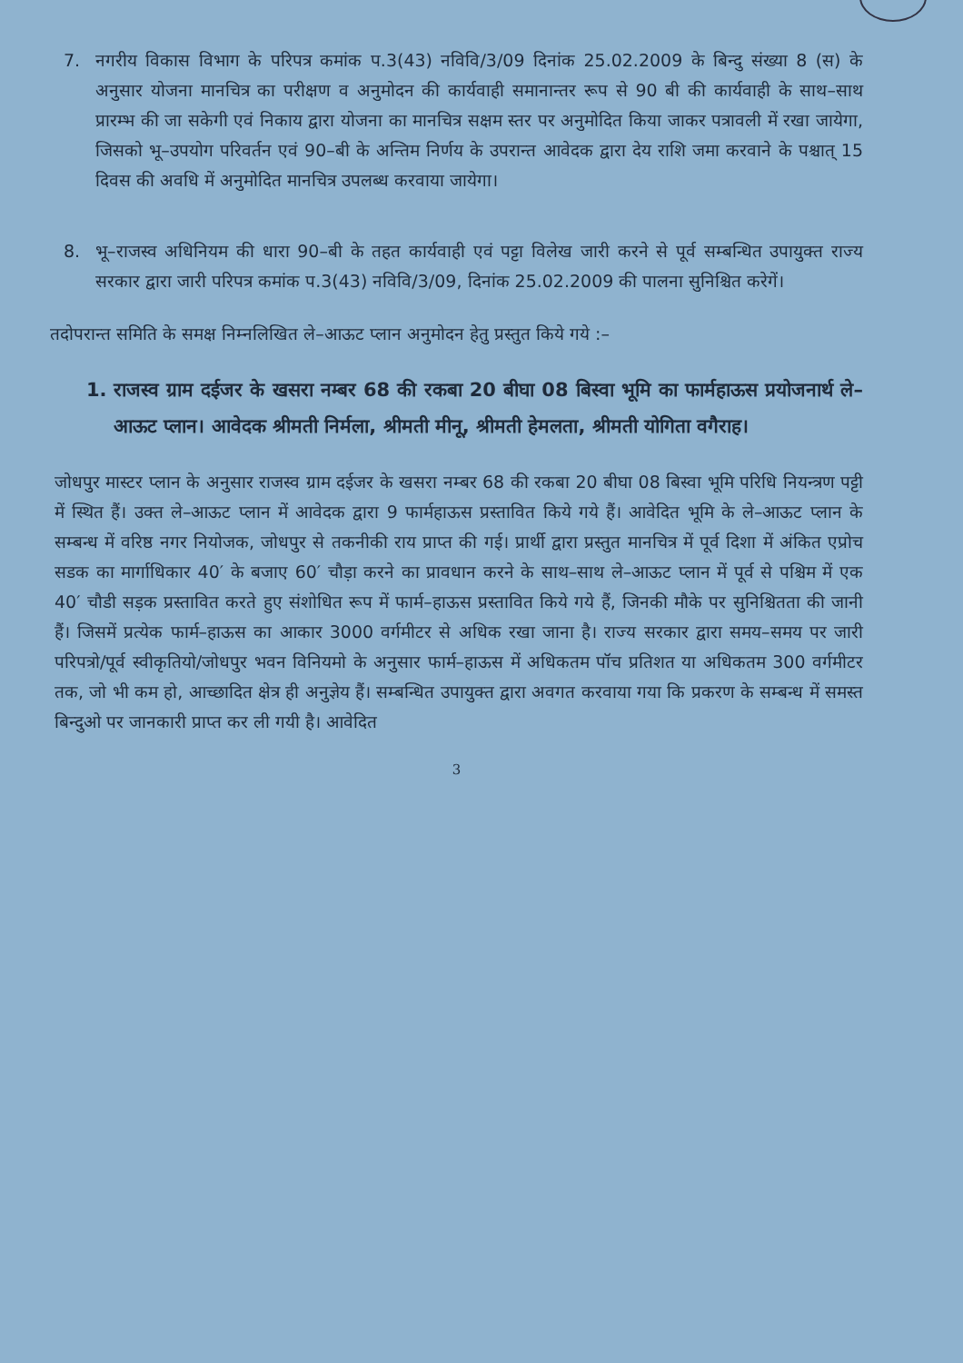7. नगरीय विकास विभाग के परिपत्र कमांक प.3(43) नविवि/3/09 दिनांक 25.02.2009 के बिन्दु संख्या 8 (स) के अनुसार योजना मानचित्र का परीक्षण व अनुमोदन की कार्यवाही समानान्तर रूप से 90 बी की कार्यवाही के साथ–साथ प्रारम्भ की जा सकेगी एवं निकाय द्वारा योजना का मानचित्र सक्षम स्तर पर अनुमोदित किया जाकर पत्रावली में रखा जायेगा, जिसको भू–उपयोग परिवर्तन एवं 90–बी के अन्तिम निर्णय के उपरान्त आवेदक द्वारा देय राशि जमा करवाने के पश्चात् 15 दिवस की अवधि में अनुमोदित मानचित्र उपलब्ध करवाया जायेगा।
8. भू–राजस्व अधिनियम की धारा 90–बी के तहत कार्यवाही एवं पट्टा विलेख जारी करने से पूर्व सम्बन्धित उपायुक्त राज्य सरकार द्वारा जारी परिपत्र कमांक प.3(43) नविवि/3/09, दिनांक 25.02.2009 की पालना सुनिश्चित करेगें।
तदोपरान्त समिति के समक्ष निम्नलिखित ले–आऊट प्लान अनुमोदन हेतु प्रस्तुत किये गये :–
1. राजस्व ग्राम दईजर के खसरा नम्बर 68 की रकबा 20 बीघा 08 बिस्वा भूमि का फार्महाऊस प्रयोजनार्थ ले–आऊट प्लान। आवेदक श्रीमती निर्मला, श्रीमती मीनू, श्रीमती हेमलता, श्रीमती योगिता वगैराह।
जोधपुर मास्टर प्लान के अनुसार राजस्व ग्राम दईजर के खसरा नम्बर 68 की रकबा 20 बीघा 08 बिस्वा भूमि परिधि नियन्त्रण पट्टी में स्थित हैं। उक्त ले–आऊट प्लान में आवेदक द्वारा 9 फार्महाऊस प्रस्तावित किये गये हैं। आवेदित भूमि के ले–आऊट प्लान के सम्बन्ध में वरिष्ठ नगर नियोजक, जोधपुर से तकनीकी राय प्राप्त की गई। प्रार्थी द्वारा प्रस्तुत मानचित्र में पूर्व दिशा में अंकित एप्रोच सडक का मार्गाधिकार 40′ के बजाए 60′ चौड़ा करने का प्रावधान करने के साथ–साथ ले–आऊट प्लान में पूर्व से पश्चिम में एक 40′ चौडी सड़क प्रस्तावित करते हुए संशोधित रूप में फार्म–हाऊस प्रस्तावित किये गये हैं, जिनकी मौके पर सुनिश्चितता की जानी हैं। जिसमें प्रत्येक फार्म–हाऊस का आकार 3000 वर्गमीटर से अधिक रखा जाना है। राज्य सरकार द्वारा समय–समय पर जारी परिपत्रो/पूर्व स्वीकृतियो/जोधपुर भवन विनियमो के अनुसार फार्म–हाऊस में अधिकतम पॉच प्रतिशत या अधिकतम 300 वर्गमीटर तक, जो भी कम हो, आच्छादित क्षेत्र ही अनुज्ञेय हैं। सम्बन्धित उपायुक्त द्वारा अवगत करवाया गया कि प्रकरण के सम्बन्ध में समस्त बिन्दुओ पर जानकारी प्राप्त कर ली गयी है। आवेदित
3